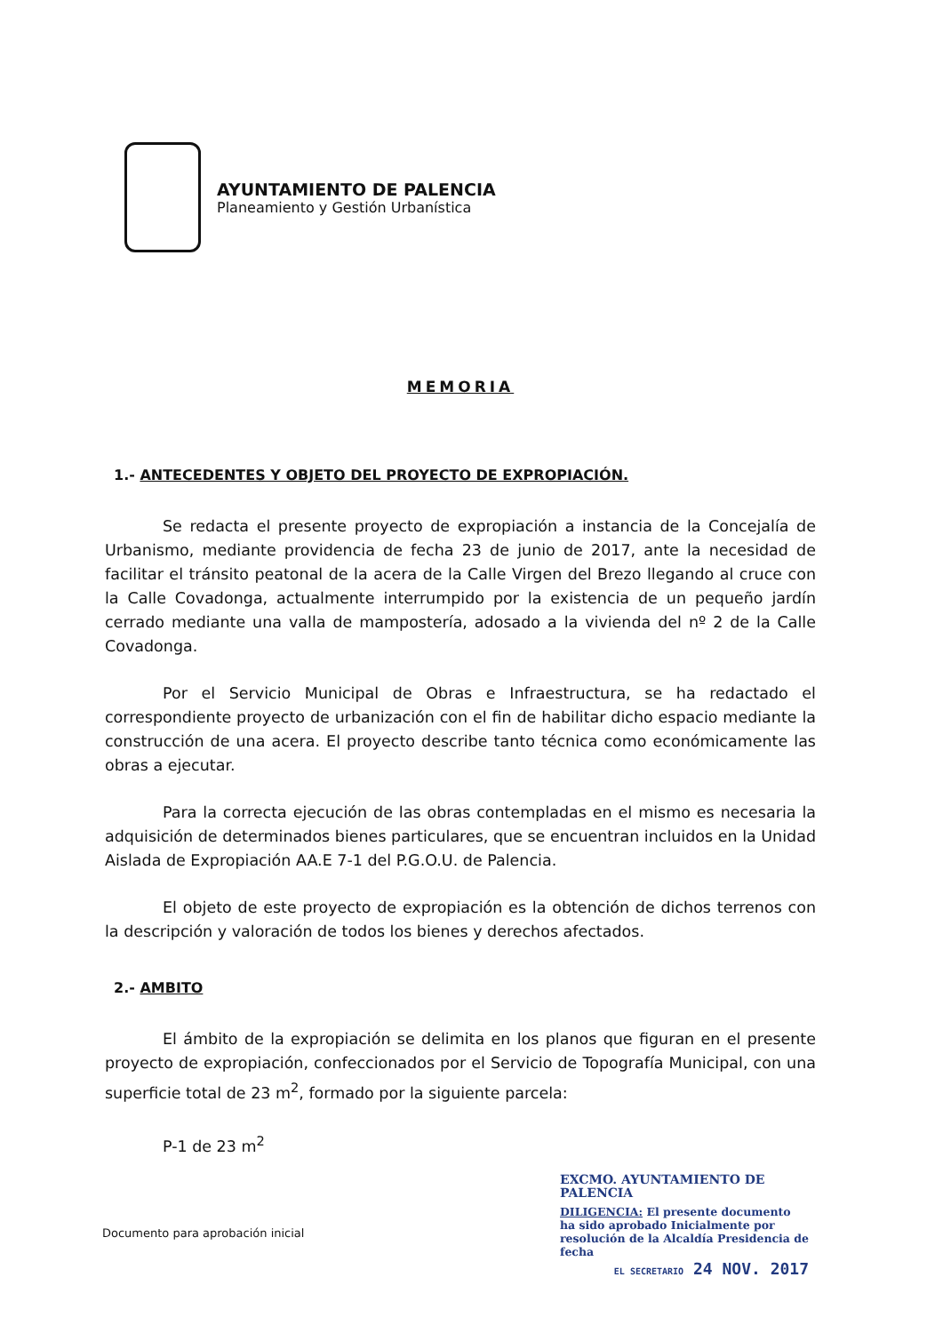AYUNTAMIENTO DE PALENCIA
Planeamiento y Gestión Urbanística
MEMORIA
1.- ANTECEDENTES Y OBJETO DEL PROYECTO DE EXPROPIACIÓN.
Se redacta el presente proyecto de expropiación a instancia de la Concejalía de Urbanismo, mediante providencia de fecha 23 de junio de 2017, ante la necesidad de facilitar el tránsito peatonal de la acera de la Calle Virgen del Brezo llegando al cruce con la Calle Covadonga, actualmente interrumpido por la existencia de un pequeño jardín cerrado mediante una valla de mampostería, adosado a la vivienda del nº 2 de la Calle Covadonga.
Por el Servicio Municipal de Obras e Infraestructura, se ha redactado el correspondiente proyecto de urbanización con el fin de habilitar dicho espacio mediante la construcción de una acera. El proyecto describe tanto técnica como económicamente las obras a ejecutar.
Para la correcta ejecución de las obras contempladas en el mismo es necesaria la adquisición de determinados bienes particulares, que se encuentran incluidos en la Unidad Aislada de Expropiación AA.E 7-1 del P.G.O.U. de Palencia.
El objeto de este proyecto de expropiación es la obtención de dichos terrenos con la descripción y valoración de todos los bienes y derechos afectados.
2.- AMBITO
El ámbito de la expropiación se delimita en los planos que figuran en el presente proyecto de expropiación, confeccionados por el Servicio de Topografía Municipal, con una superficie total de 23 m<sup>2</sup>, formado por la siguiente parcela:
P-1 de 23 m<sup>2</sup>
Documento para aprobación inicial
EXCMO. AYUNTAMIENTO DE PALENCIA
DILIGENCIA: El presente documento ha sido aprobado Inicialmente por resolución de la Alcaldía Presidencia de fecha
EL SECRETARIO 24 NOV. 2017